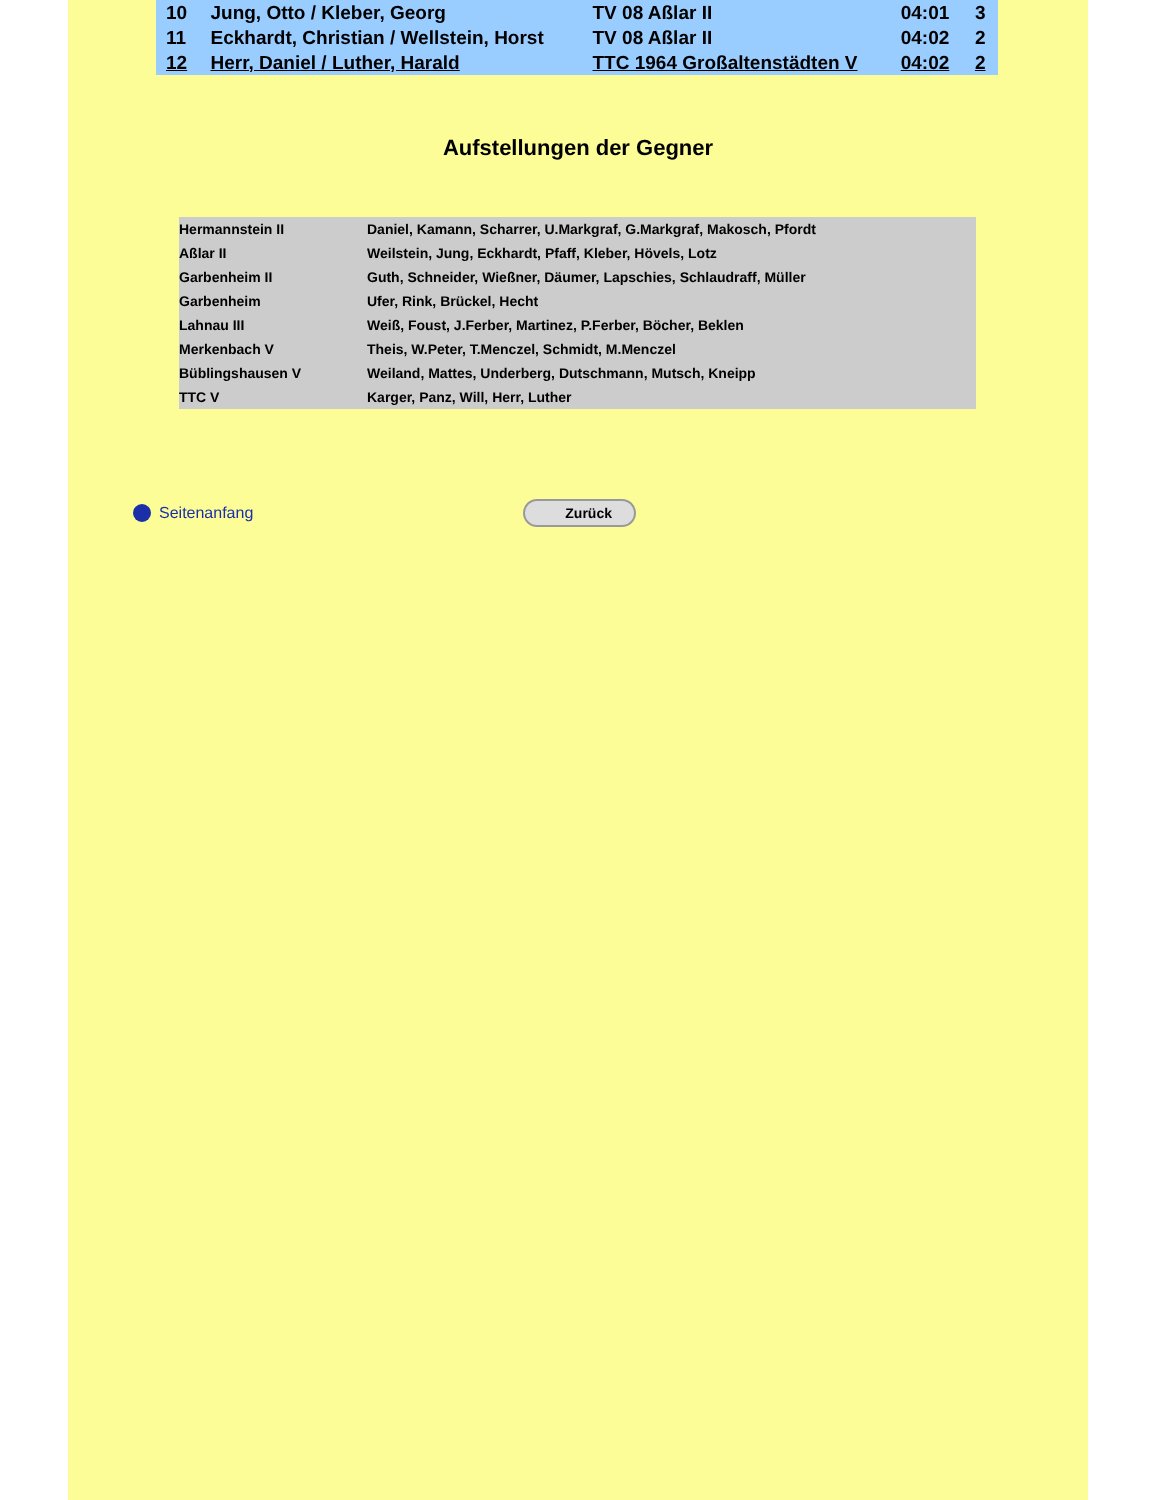| 10 | Jung, Otto / Kleber, Georg | TV 08 Aßlar II | 04:01 | 3 |
| 11 | Eckhardt, Christian / Wellstein, Horst | TV 08 Aßlar II | 04:02 | 2 |
| 12 | Herr, Daniel / Luther, Harald | TTC 1964 Großaltenstädten V | 04:02 | 2 |
Aufstellungen der Gegner
| Hermannstein II | Daniel, Kamann, Scharrer, U.Markgraf, G.Markgraf, Makosch, Pfordt |
| Aßlar II | Weilstein, Jung, Eckhardt, Pfaff, Kleber, Hövels, Lotz |
| Garbenheim II | Guth, Schneider, Wießner, Däumer, Lapschies, Schlaudraff, Müller |
| Garbenheim | Ufer, Rink, Brückel, Hecht |
| Lahnau III | Weiß, Foust, J.Ferber, Martinez, P.Ferber, Böcher, Beklen |
| Merkenbach V | Theis, W.Peter, T.Menczel, Schmidt, M.Menczel |
| Büblingshausen V | Weiland, Mattes, Underberg, Dutschmann, Mutsch, Kneipp |
| TTC V | Karger, Panz, Will, Herr, Luther |
Seitenanfang
Zurück